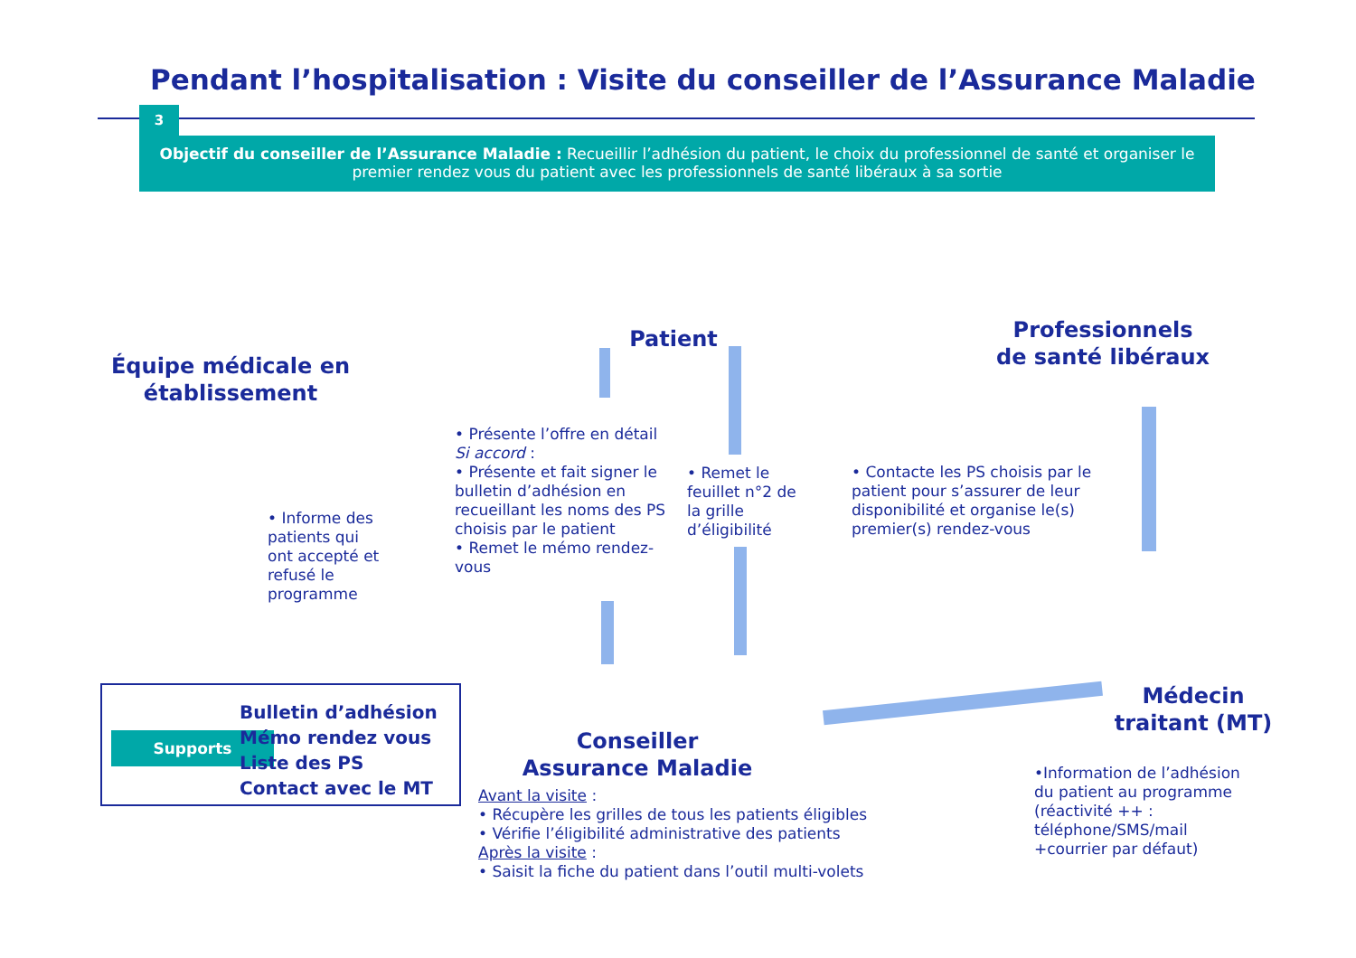Pendant l’hospitalisation : Visite du conseiller de l’Assurance Maladie
3
Objectif du conseiller de l’Assurance Maladie : Recueillir l’adhésion du patient, le choix du professionnel de santé et organiser le premier rendez vous du patient avec les professionnels de santé libéraux à sa sortie
Équipe médicale en établissement
Patient
Professionnels de santé libéraux
Médecin traitant (MT)
Conseiller Assurance Maladie
• Informe des patients qui ont accepté et refusé le programme
• Présente l’offre en détail
Si accord :
• Présente et fait signer le bulletin d’adhésion en recueillant les noms des PS choisis par le patient
• Remet le mémo rendez-vous
• Remet le feuillet n°2 de la grille d’éligibilité
• Contacte les PS choisis par le patient pour s’assurer de leur disponibilité et organise le(s) premier(s) rendez-vous
Avant la visite :
• Récupère les grilles de tous les patients éligibles
• Vérifie l’éligibilité administrative des patients
Après la visite :
• Saisit la fiche du patient dans l’outil multi-volets
•Information de l’adhésion du patient au programme (réactivité ++ : téléphone/SMS/mail +courrier par défaut)
Supports
Bulletin d’adhésion
Mémo rendez vous
Liste des PS
Contact avec le MT